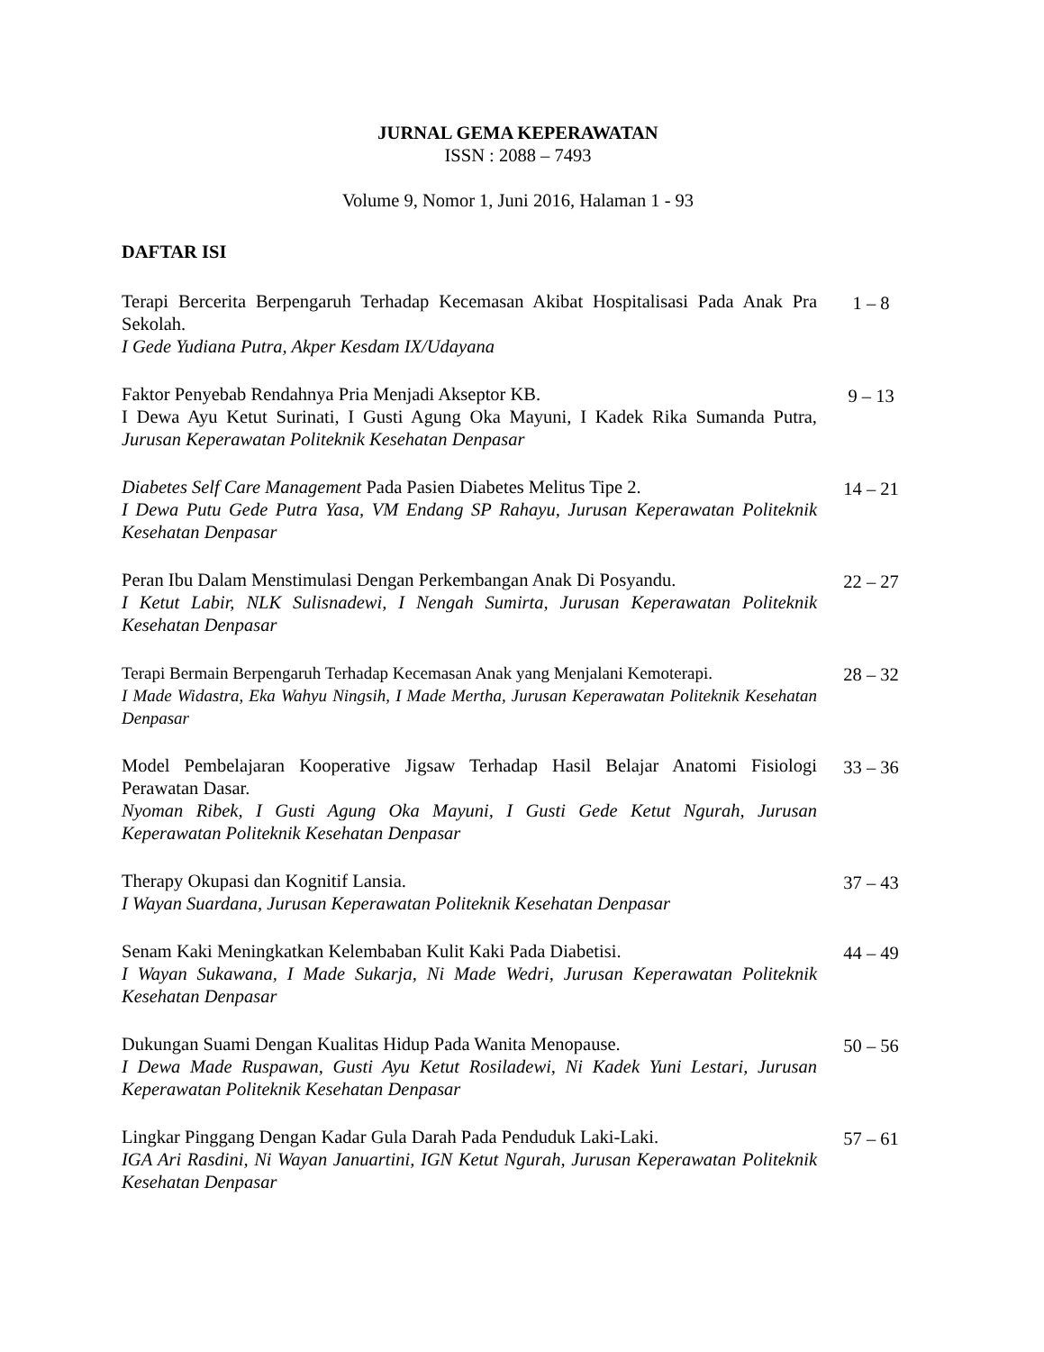JURNAL GEMA KEPERAWATAN
ISSN : 2088 – 7493
Volume 9, Nomor 1, Juni 2016, Halaman 1 - 93
DAFTAR ISI
Terapi Bercerita Berpengaruh Terhadap Kecemasan Akibat Hospitalisasi Pada Anak Pra Sekolah.
I Gede Yudiana Putra, Akper Kesdam IX/Udayana
1 – 8
Faktor Penyebab Rendahnya Pria Menjadi Akseptor KB.
I Dewa Ayu Ketut Surinati, I Gusti Agung Oka Mayuni, I Kadek Rika Sumanda Putra, Jurusan Keperawatan Politeknik Kesehatan Denpasar
9 – 13
Diabetes Self Care Management Pada Pasien Diabetes Melitus Tipe 2.
I Dewa Putu Gede Putra Yasa, VM Endang SP Rahayu, Jurusan Keperawatan Politeknik Kesehatan Denpasar
14 – 21
Peran Ibu Dalam Menstimulasi Dengan Perkembangan Anak Di Posyandu.
I Ketut Labir, NLK Sulisnadewi, I Nengah Sumirta, Jurusan Keperawatan Politeknik Kesehatan Denpasar
22 – 27
Terapi Bermain Berpengaruh Terhadap Kecemasan Anak yang Menjalani Kemoterapi.
I Made Widastra, Eka Wahyu Ningsih, I Made Mertha, Jurusan Keperawatan Politeknik Kesehatan Denpasar
28 – 32
Model Pembelajaran Kooperative Jigsaw Terhadap Hasil Belajar Anatomi Fisiologi Perawatan Dasar.
Nyoman Ribek, I Gusti Agung Oka Mayuni, I Gusti Gede Ketut Ngurah, Jurusan Keperawatan Politeknik Kesehatan Denpasar
33 – 36
Therapy Okupasi dan Kognitif Lansia.
I Wayan Suardana, Jurusan Keperawatan Politeknik Kesehatan Denpasar
37 – 43
Senam Kaki Meningkatkan Kelembaban Kulit Kaki Pada Diabetisi.
I Wayan Sukawana, I Made Sukarja, Ni Made Wedri, Jurusan Keperawatan Politeknik Kesehatan Denpasar
44 – 49
Dukungan Suami Dengan Kualitas Hidup Pada Wanita Menopause.
I Dewa Made Ruspawan, Gusti Ayu Ketut Rosiladewi, Ni Kadek Yuni Lestari, Jurusan Keperawatan Politeknik Kesehatan Denpasar
50 – 56
Lingkar Pinggang Dengan Kadar Gula Darah Pada Penduduk Laki-Laki.
IGA Ari Rasdini, Ni Wayan Januartini, IGN Ketut Ngurah, Jurusan Keperawatan Politeknik Kesehatan Denpasar
57 – 61